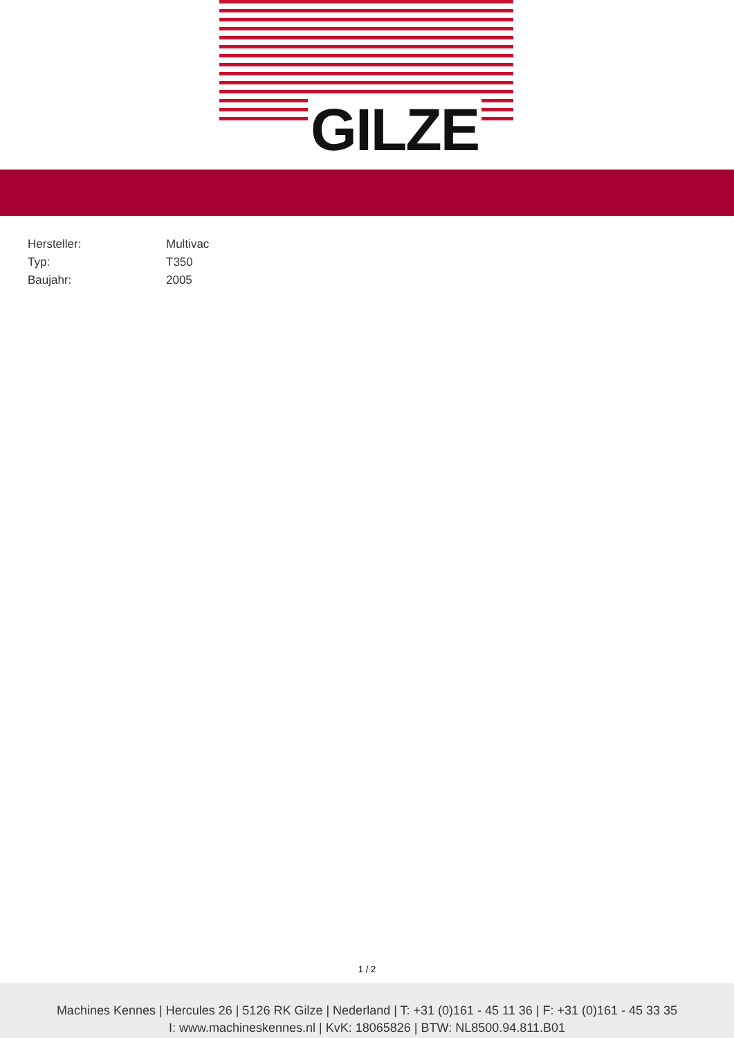GILZE
| Hersteller: | Multivac |
| Typ: | T350 |
| Baujahr: | 2005 |
1 / 2
Machines Kennes | Hercules 26 | 5126 RK Gilze | Nederland | T: +31 (0)161 - 45 11 36 | F: +31 (0)161 - 45 33 35
I: www.machineskennes.nl | KvK: 18065826 | BTW: NL8500.94.811.B01